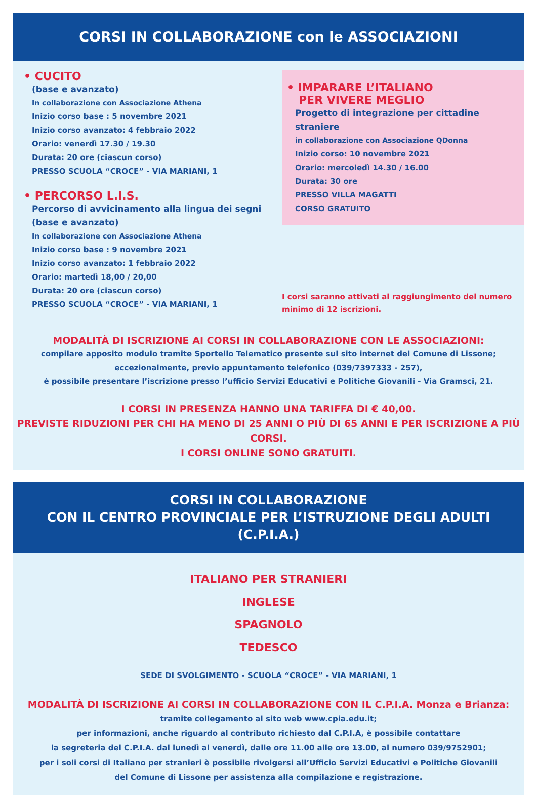CORSI IN COLLABORAZIONE con le ASSOCIAZIONI
• CUCITO
(base e avanzato)
In collaborazione con Associazione Athena
Inizio corso base : 5 novembre 2021
Inizio corso avanzato: 4 febbraio 2022
Orario: venerdì 17.30 / 19.30
Durata: 20 ore (ciascun corso)
PRESSO SCUOLA “CROCE” - VIA MARIANI, 1
• PERCORSO L.I.S.
Percorso di avvicinamento alla lingua dei segni
(base e avanzato)
In collaborazione con Associazione Athena
Inizio corso base : 9 novembre 2021
Inizio corso avanzato: 1 febbraio 2022
Orario: martedì 18,00 / 20,00
Durata: 20 ore (ciascun corso)
PRESSO SCUOLA “CROCE” - VIA MARIANI, 1
• IMPARARE L’ITALIANO
PER VIVERE MEGLIO
Progetto di integrazione per cittadine straniere
in collaborazione con Associazione QDonna
Inizio corso: 10 novembre 2021
Orario: mercoledì 14.30 / 16.00
Durata: 30 ore
PRESSO VILLA MAGATTI
CORSO GRATUITO
I corsi saranno attivati al raggiungimento del numero minimo di 12 iscrizioni.
MODALITÀ DI ISCRIZIONE AI CORSI IN COLLABORAZIONE CON LE ASSOCIAZIONI:
compilare apposito modulo tramite Sportello Telematico presente sul sito internet del Comune di Lissone;
eccezionalmente, previo appuntamento telefonico (039/7397333 - 257),
è possibile presentare l’iscrizione presso l’ufficio Servizi Educativi e Politiche Giovanili - Via Gramsci, 21.
I CORSI IN PRESENZA HANNO UNA TARIFFA DI € 40,00.
PREVISTE RIDUZIONI PER CHI HA MENO DI 25 ANNI O PIÙ DI 65 ANNI E PER ISCRIZIONE A PIÙ CORSI.
I CORSI ONLINE SONO GRATUITI.
CORSI IN COLLABORAZIONE
CON IL CENTRO PROVINCIALE PER L’ISTRUZIONE DEGLI ADULTI (C.P.I.A.)
ITALIANO PER STRANIERI
INGLESE
SPAGNOLO
TEDESCO
SEDE DI SVOLGIMENTO - SCUOLA “CROCE” - VIA MARIANI, 1
MODALITÀ DI ISCRIZIONE AI CORSI IN COLLABORAZIONE CON IL C.P.I.A. Monza e Brianza:
tramite collegamento al sito web www.cpia.edu.it;
per informazioni, anche riguardo al contributo richiesto dal C.P.I.A, è possibile contattare
la segreteria del C.P.I.A. dal lunedì al venerdì, dalle ore 11.00 alle ore 13.00, al numero 039/9752901;
per i soli corsi di Italiano per stranieri è possibile rivolgersi all’Ufficio Servizi Educativi e Politiche Giovanili
del Comune di Lissone per assistenza alla compilazione e registrazione.